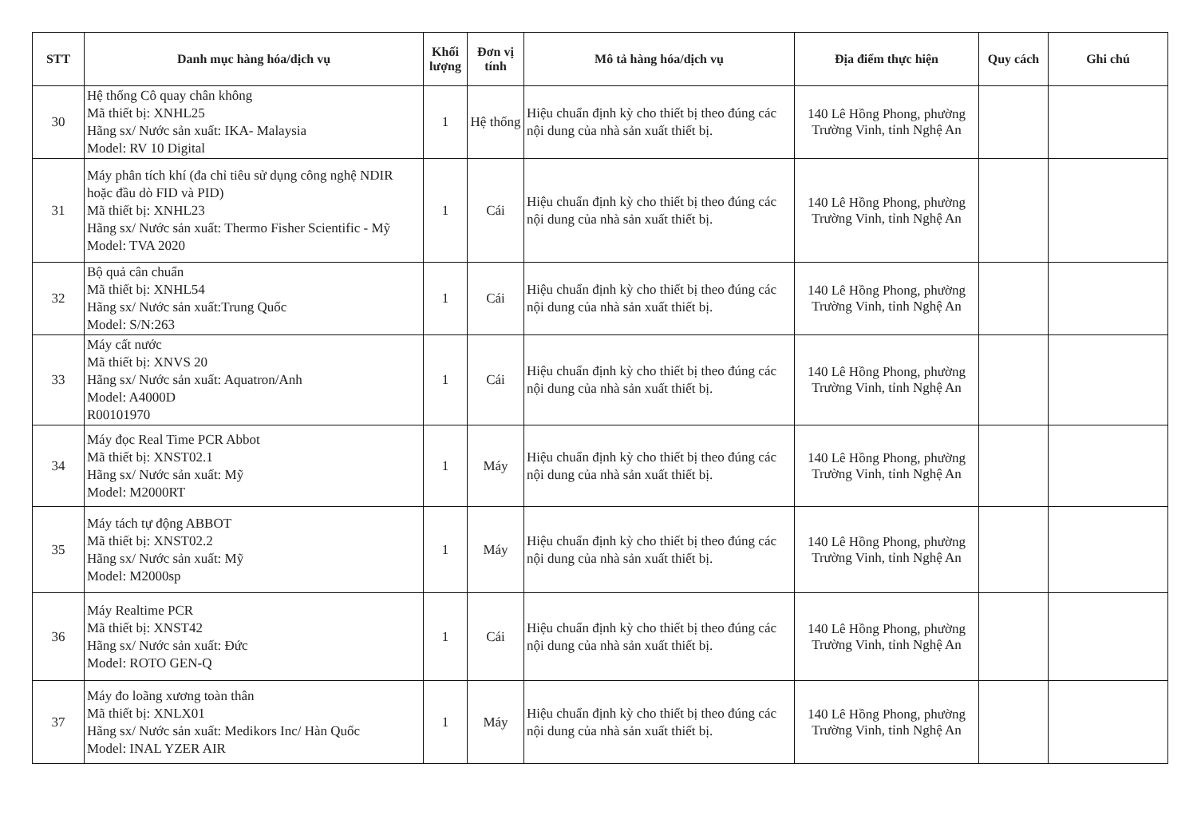| STT | Danh mục hàng hóa/dịch vụ | Khối lượng | Đơn vị tính | Mô tả hàng hóa/dịch vụ | Địa điểm thực hiện | Quy cách | Ghi chú |
| --- | --- | --- | --- | --- | --- | --- | --- |
| 30 | Hệ thống Cô quay chân không Mã thiết bị: XNHL25 Hãng sx/ Nước sản xuất: IKA- Malaysia Model: RV 10 Digital | 1 | Hệ thống | Hiệu chuẩn định kỳ cho thiết bị theo đúng các nội dung của nhà sản xuất thiết bị. | 140 Lê Hồng Phong, phường Trường Vinh, tỉnh Nghệ An | | |
| 31 | Máy phân tích khí (đa chỉ tiêu sử dụng công nghệ NDIR hoặc đầu dò FID và PID) Mã thiết bị: XNHL23 Hãng sx/ Nước sản xuất: Thermo Fisher Scientific - Mỹ Model: TVA 2020 | 1 | Cái | Hiệu chuẩn định kỳ cho thiết bị theo đúng các nội dung của nhà sản xuất thiết bị. | 140 Lê Hồng Phong, phường Trường Vinh, tỉnh Nghệ An | | |
| 32 | Bộ quả cân chuẩn Mã thiết bị: XNHL54 Hãng sx/ Nước sản xuất:Trung Quốc Model: S/N:263 | 1 | Cái | Hiệu chuẩn định kỳ cho thiết bị theo đúng các nội dung của nhà sản xuất thiết bị. | 140 Lê Hồng Phong, phường Trường Vinh, tỉnh Nghệ An | | |
| 33 | Máy cất nước Mã thiết bị: XNVS 20 Hãng sx/ Nước sản xuất: Aquatron/Anh Model: A4000D R00101970 | 1 | Cái | Hiệu chuẩn định kỳ cho thiết bị theo đúng các nội dung của nhà sản xuất thiết bị. | 140 Lê Hồng Phong, phường Trường Vinh, tỉnh Nghệ An | | |
| 34 | Máy đọc Real Time PCR Abbot Mã thiết bị: XNST02.1 Hãng sx/ Nước sản xuất: Mỹ Model: M2000RT | 1 | Máy | Hiệu chuẩn định kỳ cho thiết bị theo đúng các nội dung của nhà sản xuất thiết bị. | 140 Lê Hồng Phong, phường Trường Vinh, tỉnh Nghệ An | | |
| 35 | Máy tách tự động ABBOT Mã thiết bị: XNST02.2 Hãng sx/ Nước sản xuất: Mỹ Model: M2000sp | 1 | Máy | Hiệu chuẩn định kỳ cho thiết bị theo đúng các nội dung của nhà sản xuất thiết bị. | 140 Lê Hồng Phong, phường Trường Vinh, tỉnh Nghệ An | | |
| 36 | Máy Realtime PCR Mã thiết bị: XNST42 Hãng sx/ Nước sản xuất: Đức Model: ROTO GEN-Q | 1 | Cái | Hiệu chuẩn định kỳ cho thiết bị theo đúng các nội dung của nhà sản xuất thiết bị. | 140 Lê Hồng Phong, phường Trường Vinh, tỉnh Nghệ An | | |
| 37 | Máy đo loãng xương toàn thân Mã thiết bị: XNLX01 Hãng sx/ Nước sản xuất: Medikors Inc/ Hàn Quốc Model: INAL YZER AIR | 1 | Máy | Hiệu chuẩn định kỳ cho thiết bị theo đúng các nội dung của nhà sản xuất thiết bị. | 140 Lê Hồng Phong, phường Trường Vinh, tỉnh Nghệ An | | |